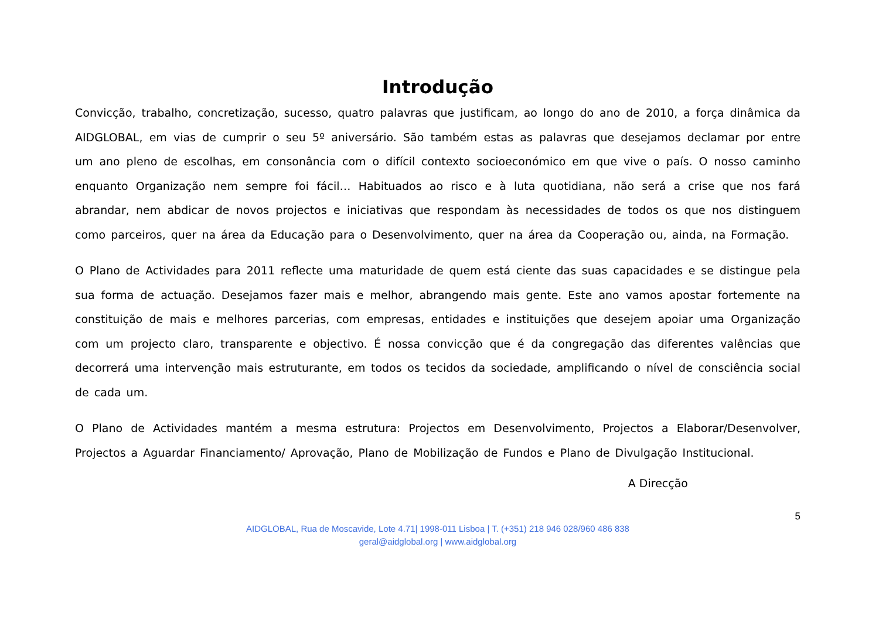Introdução
Convicção, trabalho, concretização, sucesso, quatro palavras que justificam, ao longo do ano de 2010, a força dinâmica da AIDGLOBAL, em vias de cumprir o seu 5º aniversário. São também estas as palavras que desejamos declamar por entre um ano pleno de escolhas, em consonância com o difícil contexto socioeconómico em que vive o país. O nosso caminho enquanto Organização nem sempre foi fácil… Habituados ao risco e à luta quotidiana, não será a crise que nos fará abrandar, nem abdicar de novos projectos e iniciativas que respondam às necessidades de todos os que nos distinguem como parceiros, quer na área da Educação para o Desenvolvimento, quer na área da Cooperação ou, ainda, na Formação.
O Plano de Actividades para 2011 reflecte uma maturidade de quem está ciente das suas capacidades e se distingue pela sua forma de actuação. Desejamos fazer mais e melhor, abrangendo mais gente. Este ano vamos apostar fortemente na constituição de mais e melhores parcerias, com empresas, entidades e instituições que desejem apoiar uma Organização com um projecto claro, transparente e objectivo. É nossa convicção que é da congregação das diferentes valências que decorrerá uma intervenção mais estruturante, em todos os tecidos da sociedade, amplificando o nível de consciência social de cada um.
O Plano de Actividades mantém a mesma estrutura: Projectos em Desenvolvimento, Projectos a Elaborar/Desenvolver, Projectos a Aguardar Financiamento/ Aprovação, Plano de Mobilização de Fundos e Plano de Divulgação Institucional.
A Direcção
5
AIDGLOBAL, Rua de Moscavide, Lote 4.71| 1998-011 Lisboa | T. (+351) 218 946 028/960 486 838
geral@aidglobal.org | www.aidglobal.org